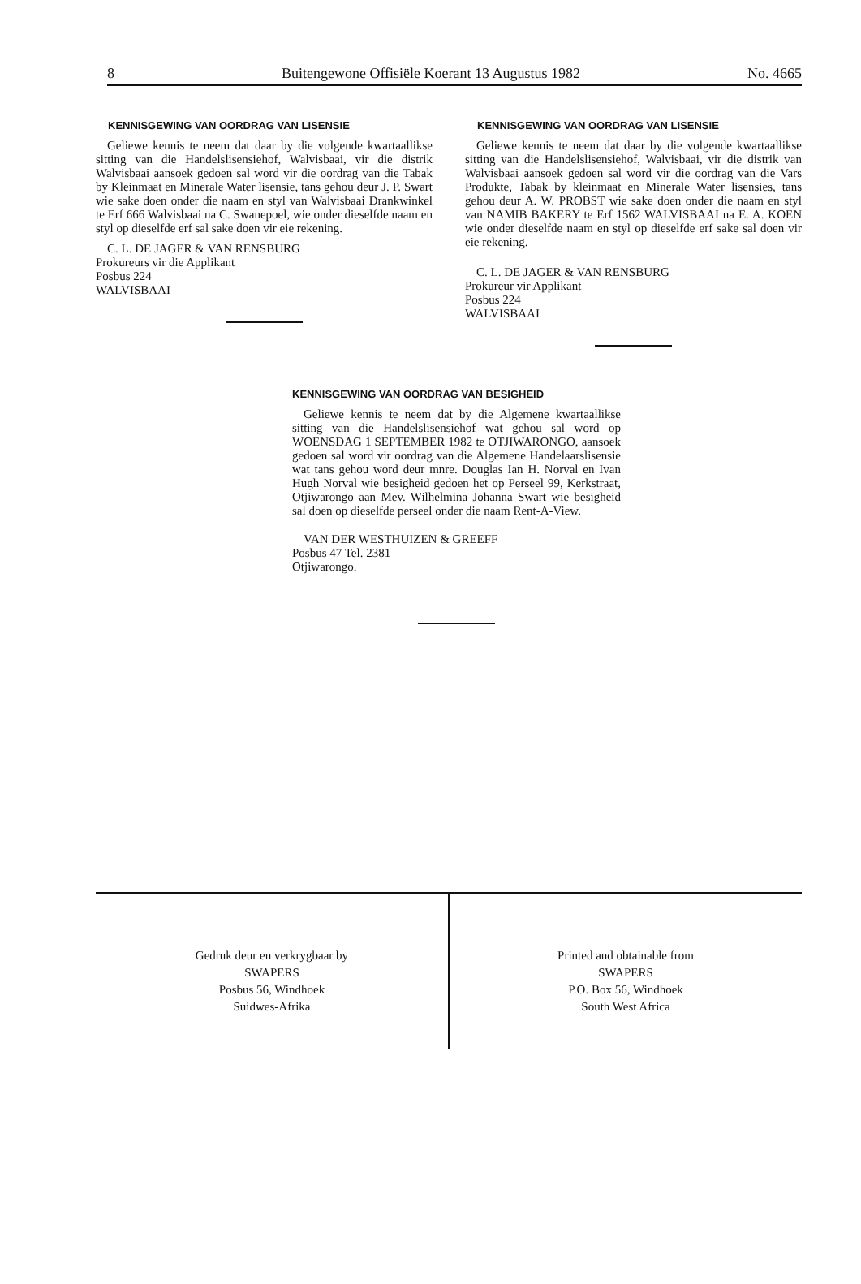8 Buitengewone Offisiële Koerant 13 Augustus 1982 No. 4665
KENNISGEWING VAN OORDRAG VAN LISENSIE
Geliewe kennis te neem dat daar by die volgende kwartaallikse sitting van die Handelslisensiehof, Walvisbaai, vir die distrik Walvisbaai aansoek gedoen sal word vir die oordrag van die Tabak by Kleinmaat en Minerale Water lisensie, tans gehou deur J. P. Swart wie sake doen onder die naam en styl van Walvisbaai Drankwinkel te Erf 666 Walvisbaai na C. Swanepoel, wie onder dieselfde naam en styl op dieselfde erf sal sake doen vir eie rekening.
C. L. DE JAGER & VAN RENSBURG
Prokureurs vir die Applikant
Posbus 224
WALVISBAAI
KENNISGEWING VAN OORDRAG VAN LISENSIE
Geliewe kennis te neem dat daar by die volgende kwartaallikse sitting van die Handelslisensiehof, Walvisbaai, vir die distrik van Walvisbaai aansoek gedoen sal word vir die oordrag van die Vars Produkte, Tabak by kleinmaat en Minerale Water lisensies, tans gehou deur A. W. PROBST wie sake doen onder die naam en styl van NAMIB BAKERY te Erf 1562 WALVISBAAI na E. A. KOEN wie onder dieselfde naam en styl op dieselfde erf sake sal doen vir eie rekening.
C. L. DE JAGER & VAN RENSBURG
Prokureur vir Applikant
Posbus 224
WALVISBAAI
KENNISGEWING VAN OORDRAG VAN BESIGHEID
Geliewe kennis te neem dat by die Algemene kwartaallikse sitting van die Handelslisensiehof wat gehou sal word op WOENSDAG 1 SEPTEMBER 1982 te OTJIWARONGO, aansoek gedoen sal word vir oordrag van die Algemene Handelaarslisensie wat tans gehou word deur mnre. Douglas Ian H. Norval en Ivan Hugh Norval wie besigheid gedoen het op Perseel 99, Kerkstraat, Otjiwarongo aan Mev. Wilhelmina Johanna Swart wie besigheid sal doen op dieselfde perseel onder die naam Rent-A-View.
VAN DER WESTHUIZEN & GREEFF
Posbus 47 Tel. 2381
Otjiwarongo.
Gedruk deur en verkrygbaar by
SWAPERS
Posbus 56, Windhoek
Suidwes-Afrika
Printed and obtainable from
SWAPERS
P.O. Box 56, Windhoek
South West Africa